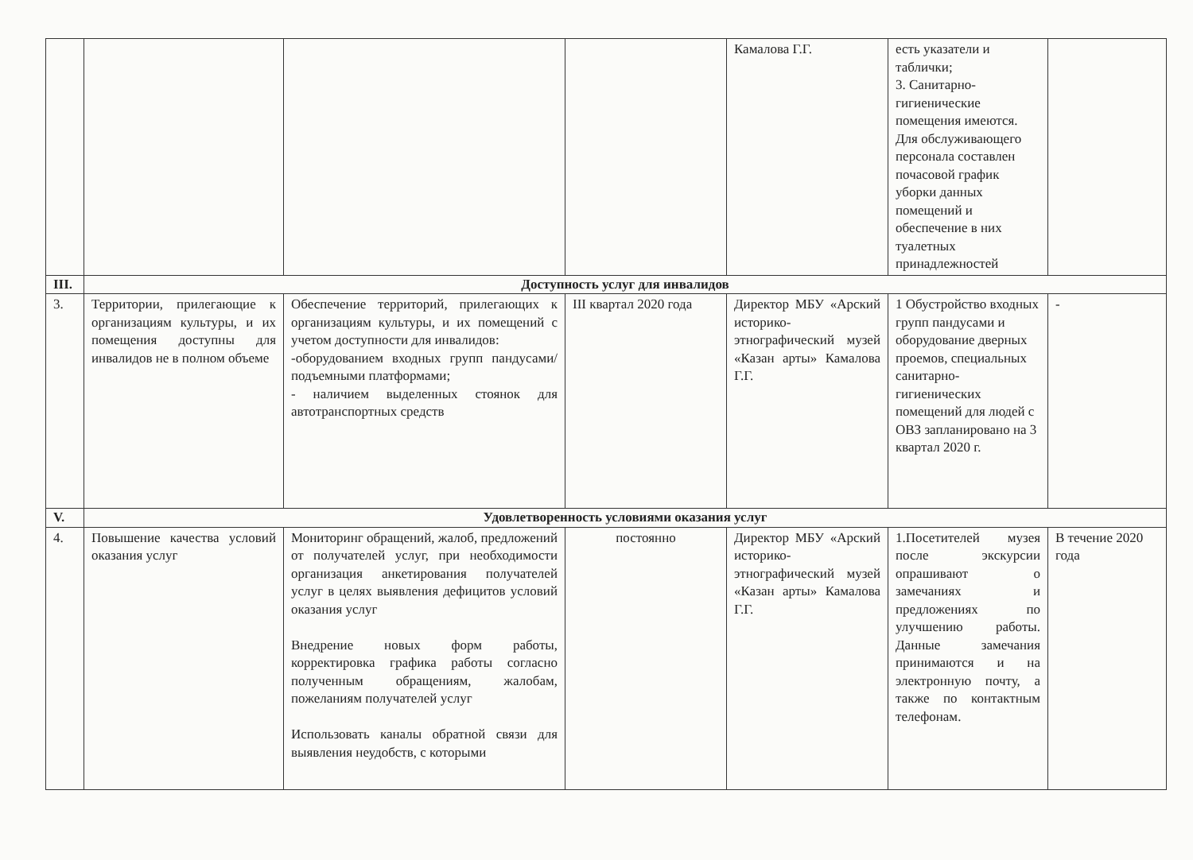| | | | | Камалова Г.Г. | есть указатели и таблички; 3. Санитарно-гигиенические помещения имеются. Для обслуживающего персонала составлен почасовой график уборки данных помещений и обеспечение в них туалетных принадлежностей | |
| III. | Доступность услуг для инвалидов | | | | | |
| 3. | Территории, прилегающие к организациям культуры, и их помещения доступны для инвалидов не в полном объеме | Обеспечение территорий, прилегающих к организациям культуры, и их помещений с учетом доступности для инвалидов: -оборудованием входных групп пандусами/подъемными платформами; - наличием выделенных стоянок для автотранспортных средств | III квартал 2020 года | Директор МБУ «Арский историко-этнографический музей «Казан арты» Камалова Г.Г. | 1 Обустройство входных групп пандусами и оборудование дверных проемов, специальных санитарно-гигиенических помещений для людей с ОВЗ запланировано на 3 квартал 2020 г. | - |
| V. | Удовлетворенность условиями оказания услуг | | | | | |
| 4. | Повышение качества условий оказания услуг | Мониторинг обращений, жалоб, предложений от получателей услуг, при необходимости организация анкетирования получателей услуг в целях выявления дефицитов условий оказания услуг Внедрение новых форм работы, корректировка графика работы согласно полученным обращениям, жалобам, пожеланиям получателей услуг Использовать каналы обратной связи для выявления неудобств, с которыми | постоянно | Директор МБУ «Арский историко-этнографический музей «Казан арты» Камалова Г.Г. | 1.Посетителей музея после экскурсии опрашивают о замечаниях и предложениях по улучшению работы. Данные замечания принимаются и на электронную почту, а также по контактным телефонам. | В течение 2020 года |